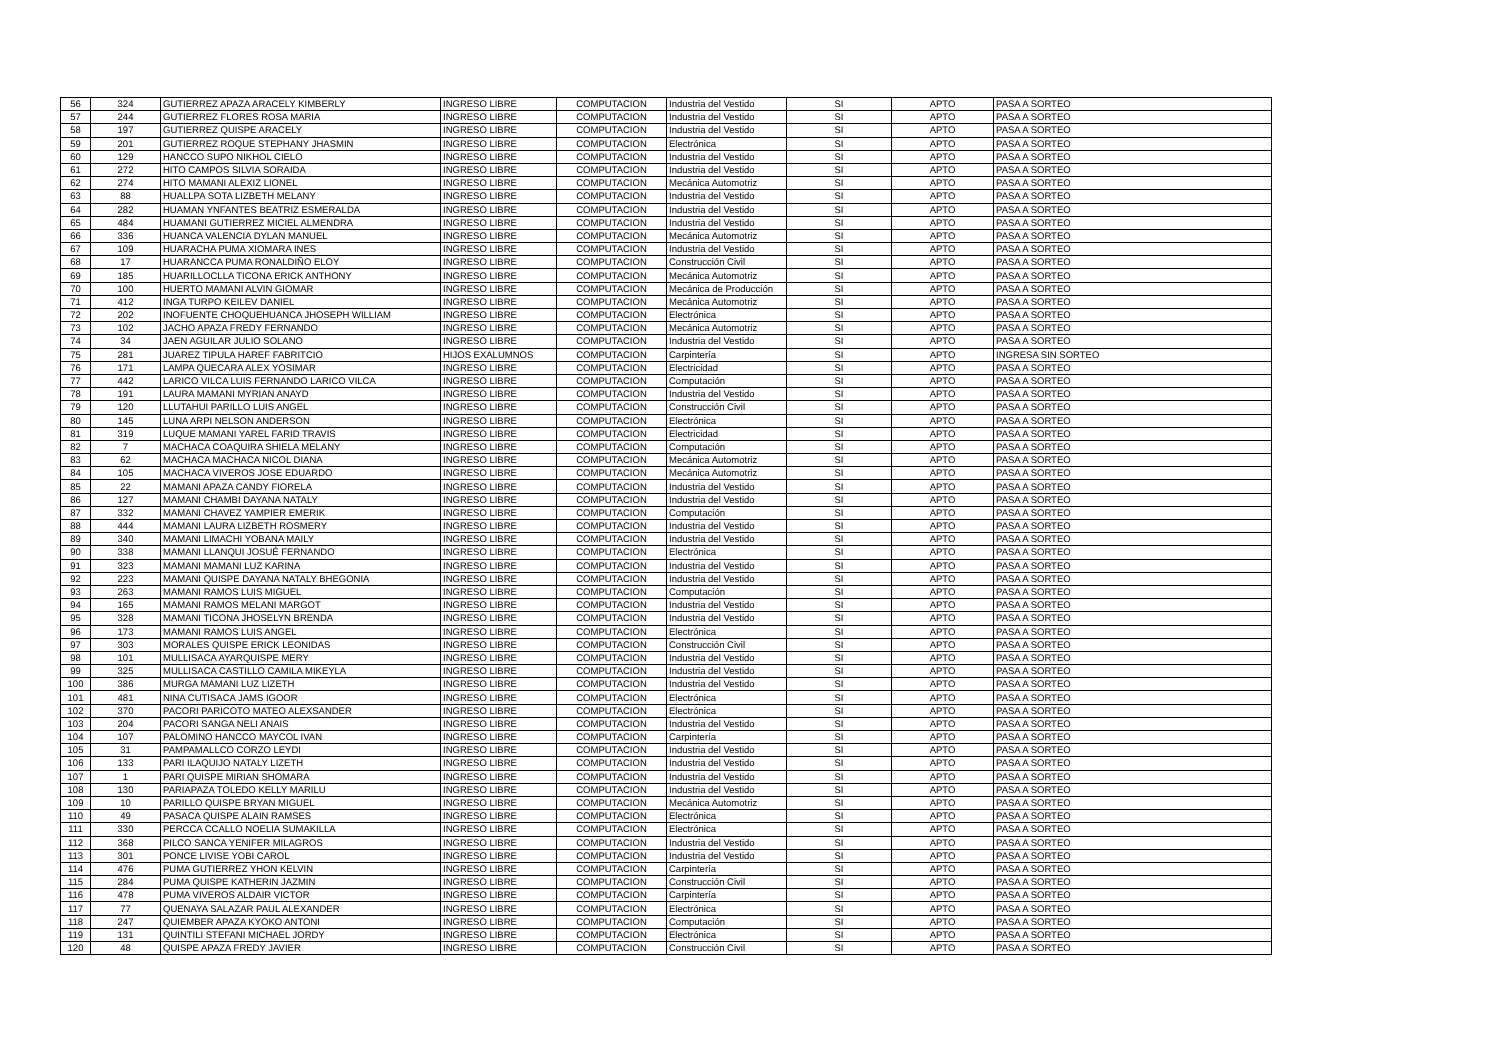| 56 | 324 | GUTIERREZ APAZA ARACELY KIMBERLY | INGRESO LIBRE | COMPUTACION | Industria del Vestido | SI | APTO | PASA A SORTEO |
| 57 | 244 | GUTIERREZ FLORES ROSA MARIA | INGRESO LIBRE | COMPUTACION | Industria del Vestido | SI | APTO | PASA A SORTEO |
| 58 | 197 | GUTIERREZ QUISPE ARACELY | INGRESO LIBRE | COMPUTACION | Industria del Vestido | SI | APTO | PASA A SORTEO |
| 59 | 201 | GUTIERREZ ROQUE STEPHANY JHASMIN | INGRESO LIBRE | COMPUTACION | Electrónica | SI | APTO | PASA A SORTEO |
| 60 | 129 | HANCCO SUPO NIKHOL CIELO | INGRESO LIBRE | COMPUTACION | Industria del Vestido | SI | APTO | PASA A SORTEO |
| 61 | 272 | HITO CAMPOS SILVIA SORAIDA | INGRESO LIBRE | COMPUTACION | Industria del Vestido | SI | APTO | PASA A SORTEO |
| 62 | 274 | HITO MAMANI ALEXIZ LIONEL | INGRESO LIBRE | COMPUTACION | Mecánica Automotriz | SI | APTO | PASA A SORTEO |
| 63 | 88 | HUALLPA SOTA LIZBETH MELANY | INGRESO LIBRE | COMPUTACION | Industria del Vestido | SI | APTO | PASA A SORTEO |
| 64 | 282 | HUAMAN YNFANTES BEATRIZ ESMERALDA | INGRESO LIBRE | COMPUTACION | Industria del Vestido | SI | APTO | PASA A SORTEO |
| 65 | 484 | HUAMANI GUTIERREZ MICIEL ALMENDRA | INGRESO LIBRE | COMPUTACION | Industria del Vestido | SI | APTO | PASA A SORTEO |
| 66 | 336 | HUANCA VALENCIA DYLAN MANUEL | INGRESO LIBRE | COMPUTACION | Mecánica Automotriz | SI | APTO | PASA A SORTEO |
| 67 | 109 | HUARACHA PUMA XIOMARA INES | INGRESO LIBRE | COMPUTACION | Industria del Vestido | SI | APTO | PASA A SORTEO |
| 68 | 17 | HUARANCCA PUMA RONALDIÑO ELOY | INGRESO LIBRE | COMPUTACION | Construcción Civil | SI | APTO | PASA A SORTEO |
| 69 | 185 | HUARILLOCLLA TICONA ERICK ANTHONY | INGRESO LIBRE | COMPUTACION | Mecánica Automotriz | SI | APTO | PASA A SORTEO |
| 70 | 100 | HUERTO MAMANI ALVIN GIOMAR | INGRESO LIBRE | COMPUTACION | Mecánica de Producción | SI | APTO | PASA A SORTEO |
| 71 | 412 | INGA TURPO KEILEV DANIEL | INGRESO LIBRE | COMPUTACION | Mecánica Automotriz | SI | APTO | PASA A SORTEO |
| 72 | 202 | INOFUENTE CHOQUEHUANCA JHOSEPH WILLIAM | INGRESO LIBRE | COMPUTACION | Electrónica | SI | APTO | PASA A SORTEO |
| 73 | 102 | JACHO APAZA FREDY FERNANDO | INGRESO LIBRE | COMPUTACION | Mecánica Automotriz | SI | APTO | PASA A SORTEO |
| 74 | 34 | JAEN AGUILAR JULIO SOLANO | INGRESO LIBRE | COMPUTACION | Industria del Vestido | SI | APTO | PASA A SORTEO |
| 75 | 281 | JUAREZ TIPULA HAREF FABRITCIO | HIJOS EXALUMNOS | COMPUTACION | Carpintería | SI | APTO | INGRESA SIN SORTEO |
| 76 | 171 | LAMPA QUECARA ALEX YOSIMAR | INGRESO LIBRE | COMPUTACION | Electricidad | SI | APTO | PASA A SORTEO |
| 77 | 442 | LARICO VILCA LUIS FERNANDO LARICO VILCA | INGRESO LIBRE | COMPUTACION | Computación | SI | APTO | PASA A SORTEO |
| 78 | 191 | LAURA MAMANI MYRIAN ANAYD | INGRESO LIBRE | COMPUTACION | Industria del Vestido | SI | APTO | PASA A SORTEO |
| 79 | 120 | LLUTAHUI PARILLO LUIS ANGEL | INGRESO LIBRE | COMPUTACION | Construcción Civil | SI | APTO | PASA A SORTEO |
| 80 | 145 | LUNA ARPI NELSON ANDERSON | INGRESO LIBRE | COMPUTACION | Electrónica | SI | APTO | PASA A SORTEO |
| 81 | 319 | LUQUE MAMANI YAREL FARID TRAVIS | INGRESO LIBRE | COMPUTACION | Electricidad | SI | APTO | PASA A SORTEO |
| 82 | 7 | MACHACA COAQUIRA SHIELA MELANY | INGRESO LIBRE | COMPUTACION | Computación | SI | APTO | PASA A SORTEO |
| 83 | 62 | MACHACA MACHACA NICOL DIANA | INGRESO LIBRE | COMPUTACION | Mecánica Automotriz | SI | APTO | PASA A SORTEO |
| 84 | 105 | MACHACA VIVEROS JOSE EDUARDO | INGRESO LIBRE | COMPUTACION | Mecánica Automotriz | SI | APTO | PASA A SORTEO |
| 85 | 22 | MAMANI APAZA CANDY FIORELA | INGRESO LIBRE | COMPUTACION | Industria del Vestido | SI | APTO | PASA A SORTEO |
| 86 | 127 | MAMANI CHAMBI DAYANA NATALY | INGRESO LIBRE | COMPUTACION | Industria del Vestido | SI | APTO | PASA A SORTEO |
| 87 | 332 | MAMANI CHAVEZ YAMPIER EMERIK | INGRESO LIBRE | COMPUTACION | Computación | SI | APTO | PASA A SORTEO |
| 88 | 444 | MAMANI LAURA LIZBETH ROSMERY | INGRESO LIBRE | COMPUTACION | Industria del Vestido | SI | APTO | PASA A SORTEO |
| 89 | 340 | MAMANI LIMACHI YOBANA MAILY | INGRESO LIBRE | COMPUTACION | Industria del Vestido | SI | APTO | PASA A SORTEO |
| 90 | 338 | MAMANI LLANQUI JOSUÉ FERNANDO | INGRESO LIBRE | COMPUTACION | Electrónica | SI | APTO | PASA A SORTEO |
| 91 | 323 | MAMANI MAMANI LUZ KARINA | INGRESO LIBRE | COMPUTACION | Industria del Vestido | SI | APTO | PASA A SORTEO |
| 92 | 223 | MAMANI QUISPE DAYANA NATALY BHEGONIA | INGRESO LIBRE | COMPUTACION | Industria del Vestido | SI | APTO | PASA A SORTEO |
| 93 | 263 | MAMANI RAMOS LUIS MIGUEL | INGRESO LIBRE | COMPUTACION | Computación | SI | APTO | PASA A SORTEO |
| 94 | 165 | MAMANI RAMOS MELANI MARGOT | INGRESO LIBRE | COMPUTACION | Industria del Vestido | SI | APTO | PASA A SORTEO |
| 95 | 328 | MAMANI TICONA JHOSELYN BRENDA | INGRESO LIBRE | COMPUTACION | Industria del Vestido | SI | APTO | PASA A SORTEO |
| 96 | 173 | MAMANI RAMOS LUIS ANGEL | INGRESO LIBRE | COMPUTACION | Electrónica | SI | APTO | PASA A SORTEO |
| 97 | 303 | MORALES QUISPE ERICK LEONIDAS | INGRESO LIBRE | COMPUTACION | Construcción Civil | SI | APTO | PASA A SORTEO |
| 98 | 101 | MULLISACA AYARQUISPE MERY | INGRESO LIBRE | COMPUTACION | Industria del Vestido | SI | APTO | PASA A SORTEO |
| 99 | 325 | MULLISACA CASTILLO CAMILA MIKEYLA | INGRESO LIBRE | COMPUTACION | Industria del Vestido | SI | APTO | PASA A SORTEO |
| 100 | 386 | MURGA MAMANI LUZ LIZETH | INGRESO LIBRE | COMPUTACION | Industria del Vestido | SI | APTO | PASA A SORTEO |
| 101 | 481 | NINA CUTISACA JAMS IGOOR | INGRESO LIBRE | COMPUTACION | Electrónica | SI | APTO | PASA A SORTEO |
| 102 | 370 | PACORI PARICOTO MATEO ALEXSANDER | INGRESO LIBRE | COMPUTACION | Electrónica | SI | APTO | PASA A SORTEO |
| 103 | 204 | PACORI SANGA NELI ANAIS | INGRESO LIBRE | COMPUTACION | Industria del Vestido | SI | APTO | PASA A SORTEO |
| 104 | 107 | PALOMINO HANCCO MAYCOL IVAN | INGRESO LIBRE | COMPUTACION | Carpintería | SI | APTO | PASA A SORTEO |
| 105 | 31 | PAMPAMALLCO CORZO LEYDI | INGRESO LIBRE | COMPUTACION | Industria del Vestido | SI | APTO | PASA A SORTEO |
| 106 | 133 | PARI ILAQUIJO NATALY LIZETH | INGRESO LIBRE | COMPUTACION | Industria del Vestido | SI | APTO | PASA A SORTEO |
| 107 | 1 | PARI QUISPE MIRIAN SHOMARA | INGRESO LIBRE | COMPUTACION | Industria del Vestido | SI | APTO | PASA A SORTEO |
| 108 | 130 | PARIAPAZA TOLEDO KELLY MARILU | INGRESO LIBRE | COMPUTACION | Industria del Vestido | SI | APTO | PASA A SORTEO |
| 109 | 10 | PARILLO QUISPE BRYAN MIGUEL | INGRESO LIBRE | COMPUTACION | Mecánica Automotriz | SI | APTO | PASA A SORTEO |
| 110 | 49 | PASACA QUISPE ALAIN RAMSES | INGRESO LIBRE | COMPUTACION | Electrónica | SI | APTO | PASA A SORTEO |
| 111 | 330 | PERCCA CCALLO NOELIA SUMAKILLA | INGRESO LIBRE | COMPUTACION | Electrónica | SI | APTO | PASA A SORTEO |
| 112 | 368 | PILCO SANCA YENIFER MILAGROS | INGRESO LIBRE | COMPUTACION | Industria del Vestido | SI | APTO | PASA A SORTEO |
| 113 | 301 | PONCE LIVISE YOBI CAROL | INGRESO LIBRE | COMPUTACION | Industria del Vestido | SI | APTO | PASA A SORTEO |
| 114 | 476 | PUMA GUTIERREZ YHON KELVIN | INGRESO LIBRE | COMPUTACION | Carpintería | SI | APTO | PASA A SORTEO |
| 115 | 284 | PUMA QUISPE KATHERIN JAZMIN | INGRESO LIBRE | COMPUTACION | Construcción Civil | SI | APTO | PASA A SORTEO |
| 116 | 478 | PUMA VIVEROS ALDAIR VICTOR | INGRESO LIBRE | COMPUTACION | Carpintería | SI | APTO | PASA A SORTEO |
| 117 | 77 | QUENAYA SALAZAR PAUL ALEXANDER | INGRESO LIBRE | COMPUTACION | Electrónica | SI | APTO | PASA A SORTEO |
| 118 | 247 | QUIEMBER APAZA KYOKO ANTONI | INGRESO LIBRE | COMPUTACION | Computación | SI | APTO | PASA A SORTEO |
| 119 | 131 | QUINTILI STEFANI MICHAEL JORDY | INGRESO LIBRE | COMPUTACION | Electrónica | SI | APTO | PASA A SORTEO |
| 120 | 48 | QUISPE APAZA FREDY JAVIER | INGRESO LIBRE | COMPUTACION | Construcción Civil | SI | APTO | PASA A SORTEO |